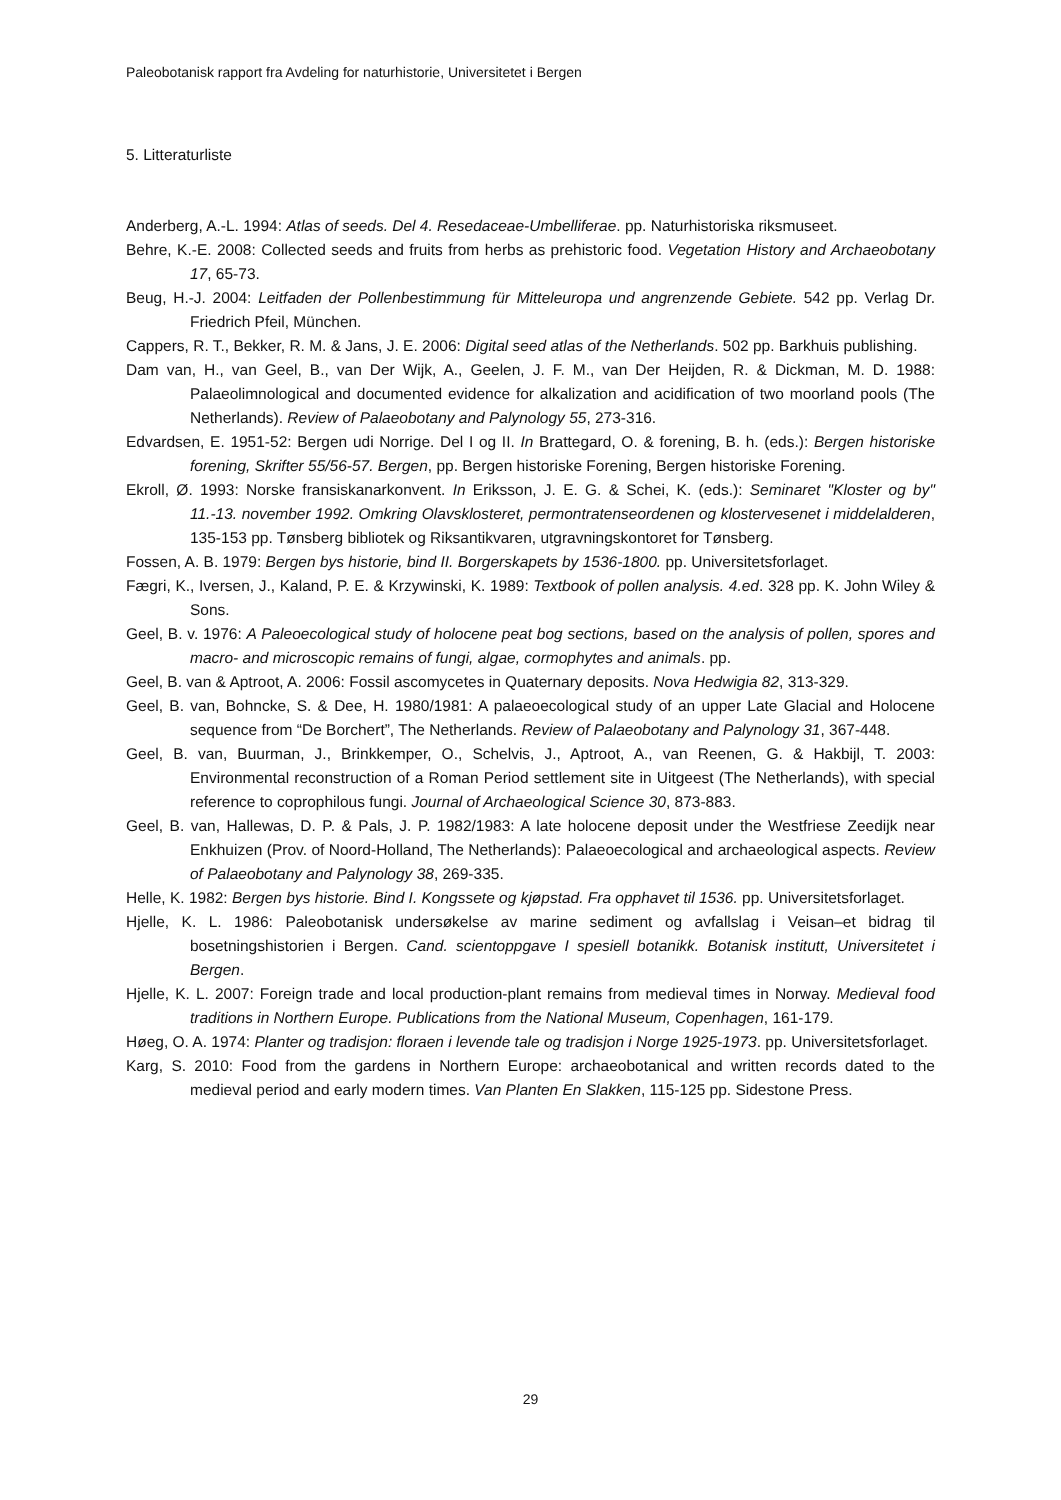Paleobotanisk rapport fra Avdeling for naturhistorie, Universitetet i Bergen
5. Litteraturliste
Anderberg, A.-L. 1994: Atlas of seeds. Del 4. Resedaceae-Umbelliferae. pp. Naturhistoriska riksmuseet.
Behre, K.-E. 2008: Collected seeds and fruits from herbs as prehistoric food. Vegetation History and Archaeobotany 17, 65-73.
Beug, H.-J. 2004: Leitfaden der Pollenbestimmung für Mitteleuropa und angrenzende Gebiete. 542 pp. Verlag Dr. Friedrich Pfeil, München.
Cappers, R. T., Bekker, R. M. & Jans, J. E. 2006: Digital seed atlas of the Netherlands. 502 pp. Barkhuis publishing.
Dam van, H., van Geel, B., van Der Wijk, A., Geelen, J. F. M., van Der Heijden, R. & Dickman, M. D. 1988: Palaeolimnological and documented evidence for alkalization and acidification of two moorland pools (The Netherlands). Review of Palaeobotany and Palynology 55, 273-316.
Edvardsen, E. 1951-52: Bergen udi Norrige. Del I og II. In Brattegard, O. & forening, B. h. (eds.): Bergen historiske forening, Skrifter 55/56-57. Bergen, pp. Bergen historiske Forening, Bergen historiske Forening.
Ekroll, Ø. 1993: Norske fransiskanarkonvent. In Eriksson, J. E. G. & Schei, K. (eds.): Seminaret "Kloster og by" 11.-13. november 1992. Omkring Olavsklosteret, permontratenseordenen og klostervesenet i middelalderen, 135-153 pp. Tønsberg bibliotek og Riksantikvaren, utgravningskontoret for Tønsberg.
Fossen, A. B. 1979: Bergen bys historie, bind II. Borgerskapets by 1536-1800. pp. Universitetsforlaget.
Fægri, K., Iversen, J., Kaland, P. E. & Krzywinski, K. 1989: Textbook of pollen analysis. 4.ed. 328 pp. K. John Wiley & Sons.
Geel, B. v. 1976: A Paleoecological study of holocene peat bog sections, based on the analysis of pollen, spores and macro- and microscopic remains of fungi, algae, cormophytes and animals. pp.
Geel, B. van & Aptroot, A. 2006: Fossil ascomycetes in Quaternary deposits. Nova Hedwigia 82, 313-329.
Geel, B. van, Bohncke, S. & Dee, H. 1980/1981: A palaeoecological study of an upper Late Glacial and Holocene sequence from “De Borchert”, The Netherlands. Review of Palaeobotany and Palynology 31, 367-448.
Geel, B. van, Buurman, J., Brinkkemper, O., Schelvis, J., Aptroot, A., van Reenen, G. & Hakbijl, T. 2003: Environmental reconstruction of a Roman Period settlement site in Uitgeest (The Netherlands), with special reference to coprophilous fungi. Journal of Archaeological Science 30, 873-883.
Geel, B. van, Hallewas, D. P. & Pals, J. P. 1982/1983: A late holocene deposit under the Westfriese Zeedijk near Enkhuizen (Prov. of Noord-Holland, The Netherlands): Palaeoecological and archaeological aspects. Review of Palaeobotany and Palynology 38, 269-335.
Helle, K. 1982: Bergen bys historie. Bind I. Kongssete og kjøpstad. Fra opphavet til 1536. pp. Universitetsforlaget.
Hjelle, K. L. 1986: Paleobotanisk undersøkelse av marine sediment og avfallslag i Veisan–et bidrag til bosetningshistorien i Bergen. Cand. scientoppgave I spesiell botanikk. Botanisk institutt, Universitetet i Bergen.
Hjelle, K. L. 2007: Foreign trade and local production-plant remains from medieval times in Norway. Medieval food traditions in Northern Europe. Publications from the National Museum, Copenhagen, 161-179.
Høeg, O. A. 1974: Planter og tradisjon: floraen i levende tale og tradisjon i Norge 1925-1973. pp. Universitetsforlaget.
Karg, S. 2010: Food from the gardens in Northern Europe: archaeobotanical and written records dated to the medieval period and early modern times. Van Planten En Slakken, 115-125 pp. Sidestone Press.
29